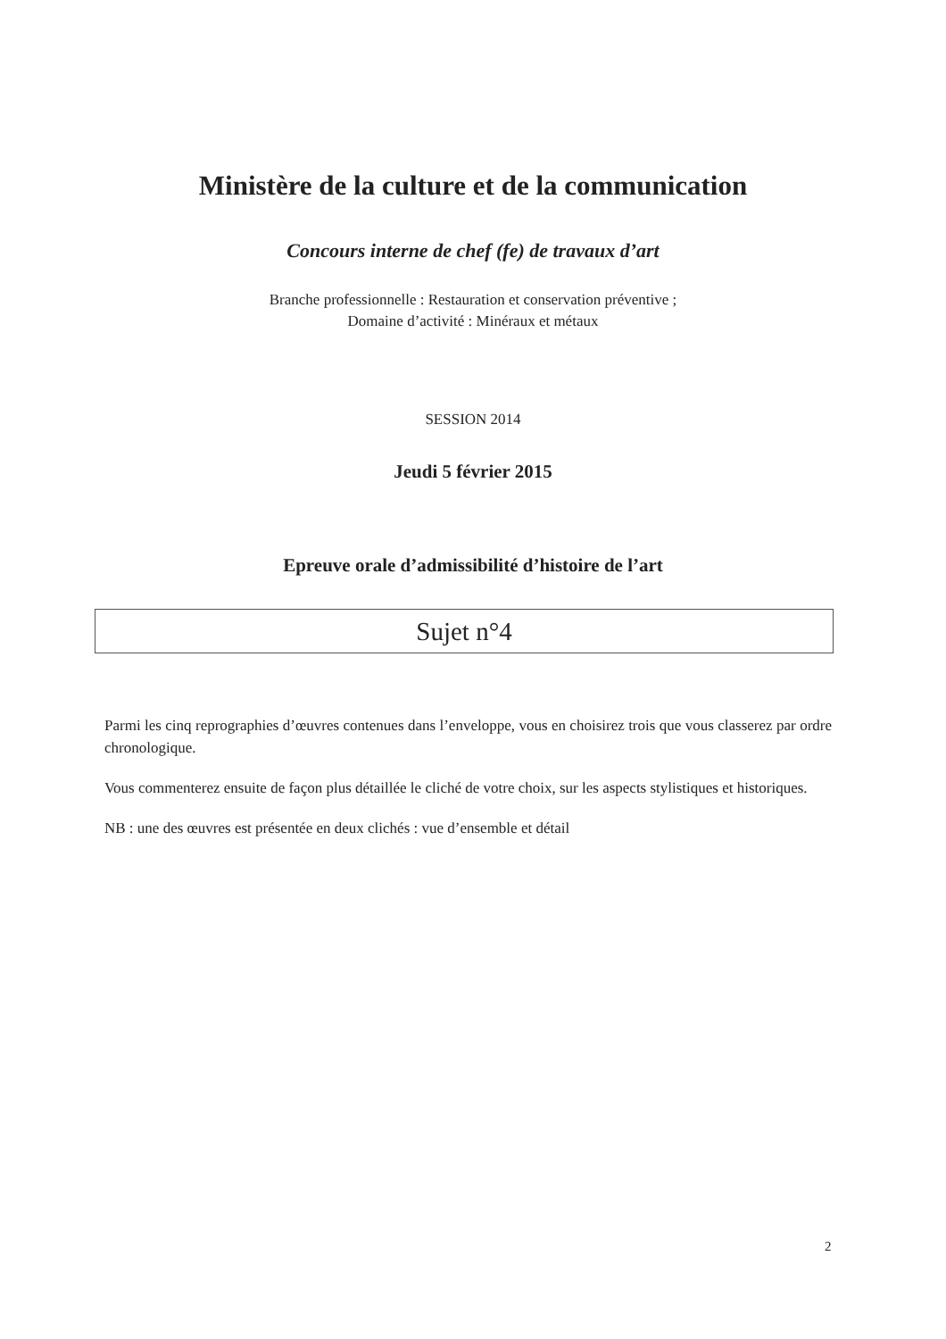Ministère de la culture et de la communication
Concours interne de chef (fe) de travaux d’art
Branche professionnelle : Restauration et conservation préventive ;
Domaine d’activité : Minéraux et métaux
SESSION 2014
Jeudi 5 février 2015
Epreuve orale d’admissibilité d’histoire de l’art
Sujet n°4
Parmi les cinq reprographies d’œuvres contenues dans l’enveloppe, vous en choisirez trois que vous classerez par ordre chronologique.
Vous commenterez ensuite de façon plus détaillée le cliché de votre choix, sur les aspects stylistiques et historiques.
NB : une des œuvres est présentée en deux clichés : vue d’ensemble et détail
2